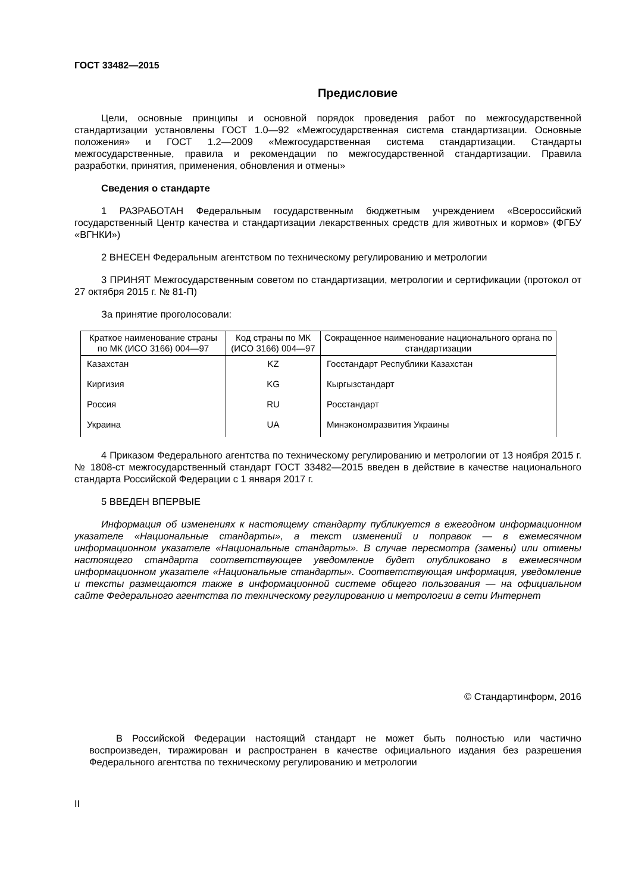ГОСТ 33482—2015
Предисловие
Цели, основные принципы и основной порядок проведения работ по межгосударственной стандартизации установлены ГОСТ 1.0—92 «Межгосударственная система стандартизации. Основные положения» и ГОСТ 1.2—2009 «Межгосударственная система стандартизации. Стандарты межгосударственные, правила и рекомендации по межгосударственной стандартизации. Правила разработки, принятия, применения, обновления и отмены»
Сведения о стандарте
1 РАЗРАБОТАН Федеральным государственным бюджетным учреждением «Всероссийский государственный Центр качества и стандартизации лекарственных средств для животных и кормов» (ФГБУ «ВГНКИ»)
2 ВНЕСЕН Федеральным агентством по техническому регулированию и метрологии
3 ПРИНЯТ Межгосударственным советом по стандартизации, метрологии и сертификации (протокол от 27 октября 2015 г. № 81-П)
За принятие проголосовали:
| Краткое наименование страны по МК (ИСО 3166) 004—97 | Код страны по МК (ИСО 3166) 004—97 | Сокращенное наименование национального органа по стандартизации |
| --- | --- | --- |
| Казахстан | KZ | Госстандарт Республики Казахстан |
| Киргизия | KG | Кыргызстандарт |
| Россия | RU | Росстандарт |
| Украина | UA | Минэкономразвития Украины |
4 Приказом Федерального агентства по техническому регулированию и метрологии от 13 ноября 2015 г. № 1808-ст межгосударственный стандарт ГОСТ 33482—2015 введен в действие в качестве национального стандарта Российской Федерации с 1 января 2017 г.
5 ВВЕДЕН ВПЕРВЫЕ
Информация об изменениях к настоящему стандарту публикуется в ежегодном информационном указателе «Национальные стандарты», а текст изменений и поправок — в ежемесячном информационном указателе «Национальные стандарты». В случае пересмотра (замены) или отмены настоящего стандарта соответствующее уведомление будет опубликовано в ежемесячном информационном указателе «Национальные стандарты». Соответствующая информация, уведомление и тексты размещаются также в информационной системе общего пользования — на официальном сайте Федерального агентства по техническому регулированию и метрологии в сети Интернет
© Стандартинформ, 2016
В Российской Федерации настоящий стандарт не может быть полностью или частично воспроизведен, тиражирован и распространен в качестве официального издания без разрешения Федерального агентства по техническому регулированию и метрологии
II